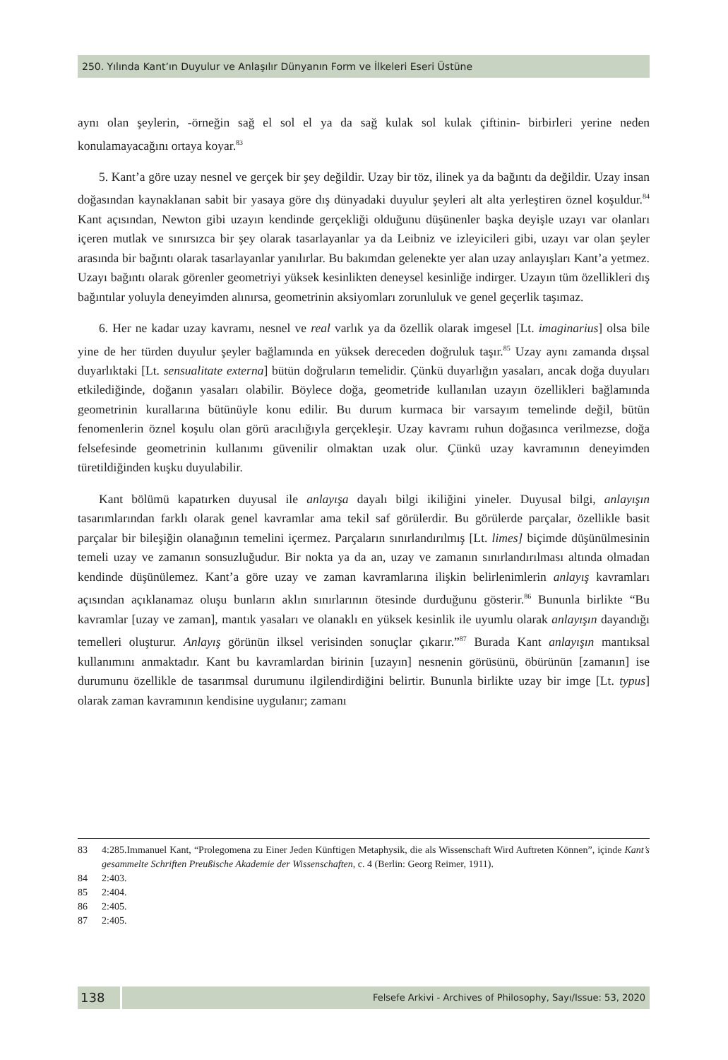250. Yılında Kant’ın Duyulur ve Anlaşılır Dünyanın Form ve İlkeleri Eseri Üstüne
aynı olan şeylerin, -örneğin sağ el sol el ya da sağ kulak sol kulak çiftinin- birbirleri yerine neden konulamayacağını ortaya koyar.<sup>83</sup>
5. Kant’a göre uzay nesnel ve gerçek bir şey değildir. Uzay bir töz, ilinek ya da bağıntı da değildir. Uzay insan doğasından kaynaklanan sabit bir yasaya göre dış dünyadaki duyulur şeyleri alt alta yerleştiren öznel koşuldur.<sup>84</sup> Kant açısından, Newton gibi uzayın kendinde gerçekliği olduğunu düşünenler başka deyişle uzayı var olanları içeren mutlak ve sınırsızca bir şey olarak tasarlayanlar ya da Leibniz ve izleyicileri gibi, uzayı var olan şeyler arasında bir bağıntı olarak tasarlayanlar yanılırlar. Bu bakımdan gelenekte yer alan uzay anlayışları Kant’a yetmez. Uzayı bağıntı olarak görenler geometriyi yüksek kesinlikten deneysel kesinliğe indirger. Uzayın tüm özellikleri dış bağıntılar yoluyla deneyimden alınırsa, geometrinin aksiyomları zorunluluk ve genel geçerlik taşımaz.
6. Her ne kadar uzay kavramı, nesnel ve real varlık ya da özellik olarak imgesel [Lt. imaginarius] olsa bile yine de her türden duyulur şeyler bağlamında en yüksek dereceden doğruluk taşır.<sup>85</sup> Uzay aynı zamanda dışsal duyarlıktaki [Lt. sensualitate externa] bütün doğruların temelidir. Çünkü duyarlığın yasaları, ancak doğa duyuları etkilediğinde, doğanın yasaları olabilir. Böylece doğa, geometride kullanılan uzayın özellikleri bağlamında geometrinin kurallarına bütünüyle konu edilir. Bu durum kurmaca bir varsayım temelinde değil, bütün fenomenlerin öznel koşulu olan görü aracılığıyla gerçekleşir. Uzay kavramı ruhun doğasınca verilmezse, doğa felsefesinde geometrinin kullanımı güvenilir olmaktan uzak olur. Çünkü uzay kavramının deneyimden türetildiğinden kuşku duyulabilir.
Kant bölümü kapatırken duyusal ile anlayışa dayalı bilgi ikiliğini yineler. Duyusal bilgi, anlayışın tasarımlarından farklı olarak genel kavramlar ama tekil saf görülerdir. Bu görülerde parçalar, özellikle basit parçalar bir bileşiğin olanağının temelini içermez. Parçaların sınırlandırılmış [Lt. limes] biçimde düşünülmesinin temeli uzay ve zamanın sonsuzluğudur. Bir nokta ya da an, uzay ve zamanın sınırlandırılması altında olmadan kendinde düşünülemez. Kant’a göre uzay ve zaman kavramlarına ilişkin belirlenimlerin anlayış kavramları açısından açıklanamaz oluşu bunların aklın sınırlarının ötesinde durduğunu gösterir.<sup>86</sup> Bununla birlikte “Bu kavramlar [uzay ve zaman], mantık yasaları ve olanaklı en yüksek kesinlik ile uyumlu olarak anlayışın dayandığı temelleri oluşturur. Anlayış görünün ilksel verisinden sonuçlar çıkarır.”<sup>87</sup> Burada Kant anlayışın mantıksal kullanımını anmaktadır. Kant bu kavramlardan birinin [uzayın] nesnenin görüsünü, öbürünün [zamanın] ise durumunu özellikle de tasarımsal durumunu ilgilendirdiğini belirtir. Bununla birlikte uzay bir imge [Lt. typus] olarak zaman kavramının kendisine uygulanır; zamanı
83 4:285.Immanuel Kant, “Prolegomena zu Einer Jeden Künftigen Metaphysik, die als Wissenschaft Wird Auftreten Können”, içinde Kant’s gesammelte Schriften Preußische Akademie der Wissenschaften, c. 4 (Berlin: Georg Reimer, 1911).
84 2:403.
85 2:404.
86 2:405.
87 2:405.
138
Felsefe Arkivi - Archives of Philosophy, Sayı/Issue: 53, 2020